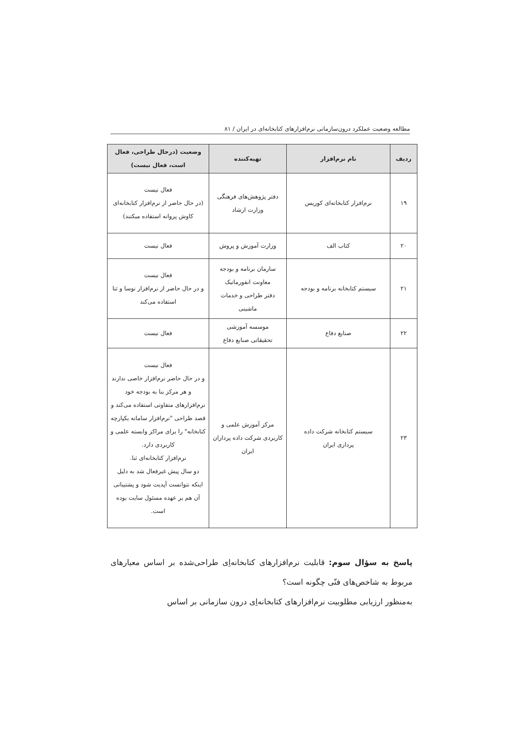مطالعه وضعیت عملکرد درون‌سازمانی نرم‌افزارهای کتابخانه‌ای در ایران / ۸۱
| ردیف | نام نرم‌افزار | تهیه‌کننده | وضعیت (درحال طراحی، فعال است، فعال نیست) |
| --- | --- | --- | --- |
| ۱۹ | نرم‌افزار کتابخانه‌ای کوریس | دفتر پژوهش‌های فرهنگی وزارت ارشاد | فعال نیست (در حال حاضر از نرم‌افزار کتابخانه‌ای کاوش پروانه استفاده میکنند) |
| ۲۰ | کتاب الف | وزارت آموزش و پروش | فعال نیست |
| ۲۱ | سیستم کتابخانه برنامه و بودجه | سازمان برنامه و بودجه معاونت انفورماتیک دفتر طراحی و خدمات ماشینی | فعال نیست و در حال حاضر از نرم‌افزار نوسا و ثنا استفاده می‌کند |
| ۲۲ | صنایع دفاع | موسسه آموزشی تحقیقاتی صنایع دفاع | فعال نیست |
| ۲۳ | سیستم کتابخانه شرکت داده پردازی ایران | مرکز آموزش علمی و کاربردی شرکت داده پردازان ایران | فعال نیست و در حال حاضر نرم‌افزار خاصی ندارند و هر مرکز بنا به بودجه خود نرم‌افزارهای متفاوتی استفاده می‌کند و قصد طراحی "نرم‌افزار سامانه یکپارچه کتابخانه" را برای مراکز وابسته علمی و کاربردی دارد. نرم‌افزار کتابخانه‌ای ثنا. دو سال پیش غیرفعال شد به دلیل اینکه نتوانست آپدیت شود و پشتیبانی آن هم بر عهده مسئول سایت بوده است. |
پاسخ به سؤال سوم: قابلیت نرم‌افزارهای کتابخانه‌اِی طراحی‌شده بر اساس معیارهای مربوط به شاخص‌های فنّی چگونه است؟
به‌منظور ارزیابی مطلوبیت نرم‌افزارهای کتابخانه‌اِی درون سازمانی بر اساس